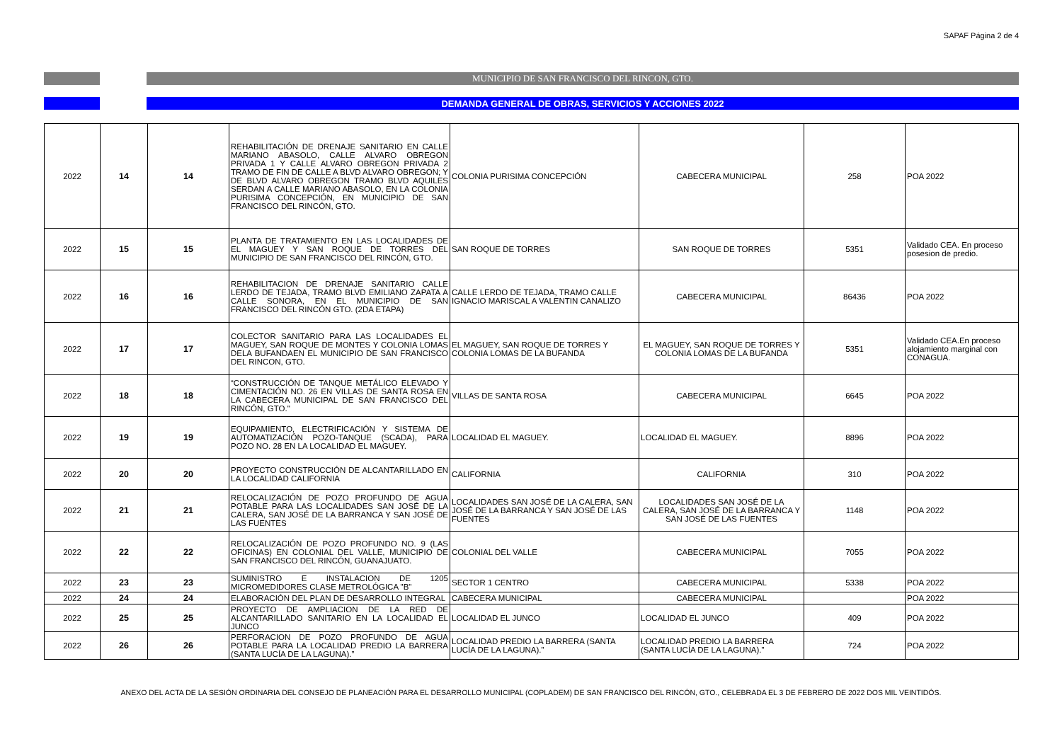SAPAF Página 2 de 4
MUNICIPIO DE SAN FRANCISCO DEL RINCON, GTO.
DEMANDA GENERAL DE OBRAS, SERVICIOS Y ACCIONES 2022
| 2022 | 14 | 14 | REHABILITACIÓN DE DRENAJE SANITARIO EN CALLE MARIANO ABASOLO, CALLE ALVARO OBREGON PRIVADA 1 Y CALLE ALVARO OBREGON PRIVADA 2 TRAMO DE FIN DE CALLE A BLVD ALVARO OBREGON; Y DE BLVD ALVARO OBREGON TRAMO BLVD AQUILES SERDAN A CALLE MARIANO ABASOLO, EN LA COLONIA PURISIMA CONCEPCIÓN, EN MUNICIPIO DE SAN FRANCISCO DEL RINCÓN, GTO. | COLONIA PURISIMA CONCEPCIÓN | CABECERA MUNICIPAL | 258 | POA 2022 |
| 2022 | 15 | 15 | PLANTA DE TRATAMIENTO EN LAS LOCALIDADES DE EL MAGUEY Y SAN ROQUE DE TORRES DEL MUNICIPIO DE SAN FRANCISCO DEL RINCÓN, GTO. | SAN ROQUE DE TORRES | SAN ROQUE DE TORRES | 5351 | Validado CEA. En proceso posesion de predio. |
| 2022 | 16 | 16 | REHABILITACION DE DRENAJE SANITARIO CALLE LERDO DE TEJADA, TRAMO BLVD EMILIANO ZAPATA A CALLE SONORA, EN EL MUNICIPIO DE SAN FRANCISCO DEL RINCÓN GTO. (2DA ETAPA) | CALLE LERDO DE TEJADA, TRAMO CALLE IGNACIO MARISCAL A VALENTIN CANALIZO | CABECERA MUNICIPAL | 86436 | POA 2022 |
| 2022 | 17 | 17 | COLECTOR SANITARIO PARA LAS LOCALIDADES EL MAGUEY, SAN ROQUE DE MONTES Y COLONIA LOMAS DELA BUFANDAEN EL MUNICIPIO DE SAN FRANCISCO DEL RINCON, GTO. | EL MAGUEY, SAN ROQUE DE TORRES Y COLONIA LOMAS DE LA BUFANDA | EL MAGUEY, SAN ROQUE DE TORRES Y COLONIA LOMAS DE LA BUFANDA | 5351 | Validado CEA.En proceso alojamiento marginal con CONAGUA. |
| 2022 | 18 | 18 | “CONSTRUCCIÓN DE TANQUE METÁLICO ELEVADO Y CIMENTACIÓN NO. 26 EN VILLAS DE SANTA ROSA EN LA CABECERA MUNICIPAL DE SAN FRANCISCO DEL RINCÓN, GTO." | VILLAS DE SANTA ROSA | CABECERA MUNICIPAL | 6645 | POA 2022 |
| 2022 | 19 | 19 | EQUIPAMIENTO, ELECTRIFICACIÓN Y SISTEMA DE AUTOMATIZACIÓN POZO-TANQUE (SCADA), PARA POZO NO. 28 EN LA LOCALIDAD EL MAGUEY. | LOCALIDAD EL MAGUEY. | LOCALIDAD EL MAGUEY. | 8896 | POA 2022 |
| 2022 | 20 | 20 | PROYECTO CONSTRUCCIÓN DE ALCANTARILLADO EN LA LOCALIDAD CALIFORNIA | CALIFORNIA | CALIFORNIA | 310 | POA 2022 |
| 2022 | 21 | 21 | RELOCALIZACIÓN DE POZO PROFUNDO DE AGUA POTABLE PARA LAS LOCALIDADES SAN JOSÉ DE LA CALERA, SAN JOSÉ DE LA BARRANCA Y SAN JOSÉ DE LAS FUENTES | LOCALIDADES SAN JOSÉ DE LA CALERA, SAN JOSÉ DE LA BARRANCA Y SAN JOSÉ DE LAS FUENTES | LOCALIDADES SAN JOSÉ DE LA CALERA, SAN JOSÉ DE LA BARRANCA Y SAN JOSÉ DE LAS FUENTES | 1148 | POA 2022 |
| 2022 | 22 | 22 | RELOCALIZACIÓN DE POZO PROFUNDO NO. 9 (LAS OFICINAS) EN COLONIAL DEL VALLE, MUNICIPIO DE SAN FRANCISCO DEL RINCÓN, GUANAJUATO. | COLONIAL DEL VALLE | CABECERA MUNICIPAL | 7055 | POA 2022 |
| 2022 | 23 | 23 | SUMINISTRO E INSTALACION DE 1205 MICROMEDIDORES CLASE METROLÓGICA "B" | SECTOR 1 CENTRO | CABECERA MUNICIPAL | 5338 | POA 2022 |
| 2022 | 24 | 24 | ELABORACIÓN DEL PLAN DE DESARROLLO INTEGRAL | CABECERA MUNICIPAL | CABECERA MUNICIPAL | | POA 2022 |
| 2022 | 25 | 25 | PROYECTO DE AMPLIACION DE LA RED DE ALCANTARILLADO SANITARIO EN LA LOCALIDAD EL JUNCO | LOCALIDAD EL JUNCO | LOCALIDAD EL JUNCO | 409 | POA 2022 |
| 2022 | 26 | 26 | PERFORACION DE POZO PROFUNDO DE AGUA POTABLE PARA LA LOCALIDAD PREDIO LA BARRERA (SANTA LUCÍA DE LA LAGUNA).” | LOCALIDAD PREDIO LA BARRERA (SANTA LUCÍA DE LA LAGUNA).” | LOCALIDAD PREDIO LA BARRERA (SANTA LUCÍA DE LA LAGUNA).” | 724 | POA 2022 |
ANEXO DEL ACTA DE LA SESIÓN ORDINARIA DEL CONSEJO DE PLANEACIÓN PARA EL DESARROLLO MUNICIPAL (COPLADEM) DE SAN FRANCISCO DEL RINCÓN, GTO., CELEBRADA EL 3 DE FEBRERO DE 2022 DOS MIL VEINTIDÓS.